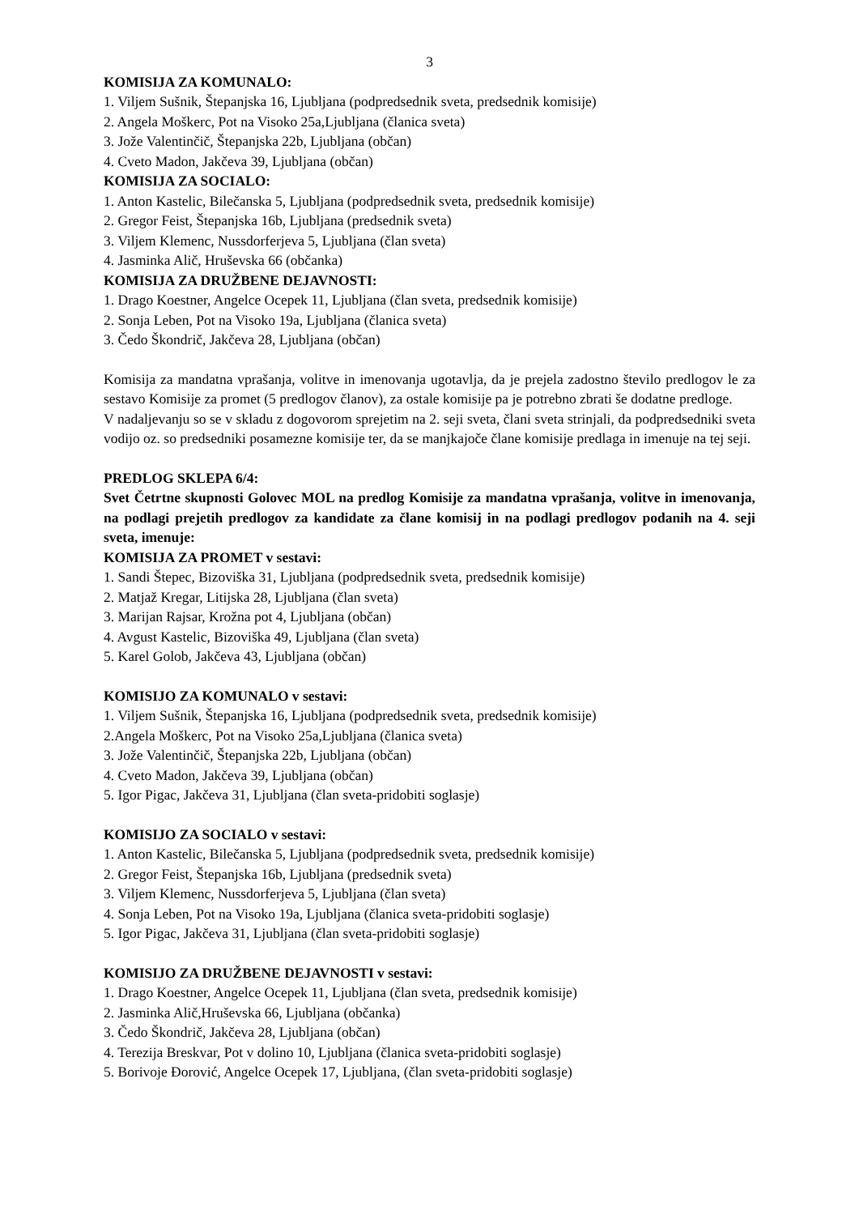3
KOMISIJA ZA KOMUNALO:
1. Viljem Sušnik, Štepanjska 16, Ljubljana (podpredsednik sveta, predsednik komisije)
2. Angela Moškerc, Pot na Visoko 25a,Ljubljana (članica sveta)
3. Jože Valentinčič, Štepanjska 22b, Ljubljana (občan)
4. Cveto Madon, Jakčeva 39, Ljubljana (občan)
KOMISIJA ZA SOCIALO:
1. Anton Kastelic, Bilečanska 5, Ljubljana (podpredsednik sveta, predsednik komisije)
2. Gregor Feist, Štepanjska 16b, Ljubljana (predsednik sveta)
3. Viljem Klemenc, Nussdorferjeva 5, Ljubljana (član sveta)
4. Jasminka Alič, Hruševska 66 (občanka)
KOMISIJA ZA DRUŽBENE DEJAVNOSTI:
1. Drago Koestner, Angelce Ocepek 11, Ljubljana (član sveta, predsednik komisije)
2. Sonja Leben, Pot na Visoko 19a, Ljubljana (članica sveta)
3. Čedo Škondrič, Jakčeva 28, Ljubljana (občan)
Komisija za mandatna vprašanja, volitve in imenovanja ugotavlja, da je prejela zadostno število predlogov le za sestavo Komisije za promet (5 predlogov članov), za ostale komisije pa je potrebno zbrati še dodatne predloge.
V nadaljevanju so se v skladu z dogovorom sprejetim na 2. seji sveta, člani sveta strinjali, da podpredsedniki sveta vodijo oz. so predsedniki posamezne komisije ter, da se manjkajoče člane komisije predlaga in imenuje na tej seji.
PREDLOG SKLEPA 6/4:
Svet Četrtne skupnosti Golovec MOL na predlog Komisije za mandatna vprašanja, volitve in imenovanja, na podlagi prejetih predlogov za kandidate za člane komisij in na podlagi predlogov podanih na 4. seji sveta, imenuje:
KOMISIJA ZA PROMET v sestavi:
1. Sandi Štepec, Bizoviška 31, Ljubljana (podpredsednik sveta, predsednik komisije)
2. Matjaž Kregar, Litijska 28, Ljubljana (član sveta)
3. Marijan Rajsar, Krožna pot 4, Ljubljana (občan)
4. Avgust Kastelic, Bizoviška 49, Ljubljana (član sveta)
5. Karel Golob, Jakčeva 43, Ljubljana (občan)
KOMISIJO ZA KOMUNALO v sestavi:
1. Viljem Sušnik, Štepanjska 16, Ljubljana (podpredsednik sveta, predsednik komisije)
2.Angela Moškerc, Pot na Visoko 25a,Ljubljana (članica sveta)
3. Jože Valentinčič, Štepanjska 22b, Ljubljana (občan)
4. Cveto Madon, Jakčeva 39, Ljubljana (občan)
5. Igor Pigac, Jakčeva 31, Ljubljana (član sveta-pridobiti soglasje)
KOMISIJO ZA SOCIALO v sestavi:
1. Anton Kastelic, Bilečanska 5, Ljubljana (podpredsednik sveta, predsednik komisije)
2. Gregor Feist, Štepanjska 16b, Ljubljana (predsednik sveta)
3. Viljem Klemenc, Nussdorferjeva 5, Ljubljana (član sveta)
4. Sonja Leben, Pot na Visoko 19a, Ljubljana (članica sveta-pridobiti soglasje)
5. Igor Pigac, Jakčeva 31, Ljubljana (član sveta-pridobiti soglasje)
KOMISIJO ZA DRUŽBENE DEJAVNOSTI v sestavi:
1. Drago Koestner, Angelce Ocepek 11, Ljubljana (član sveta, predsednik komisije)
2. Jasminka Alič,Hruševska 66, Ljubljana (občanka)
3. Čedo Škondrič, Jakčeva 28, Ljubljana (občan)
4. Terezija Breskvar, Pot v dolino 10, Ljubljana (članica sveta-pridobiti soglasje)
5. Borivoje Đorović, Angelce Ocepek 17, Ljubljana, (član sveta-pridobiti soglasje)